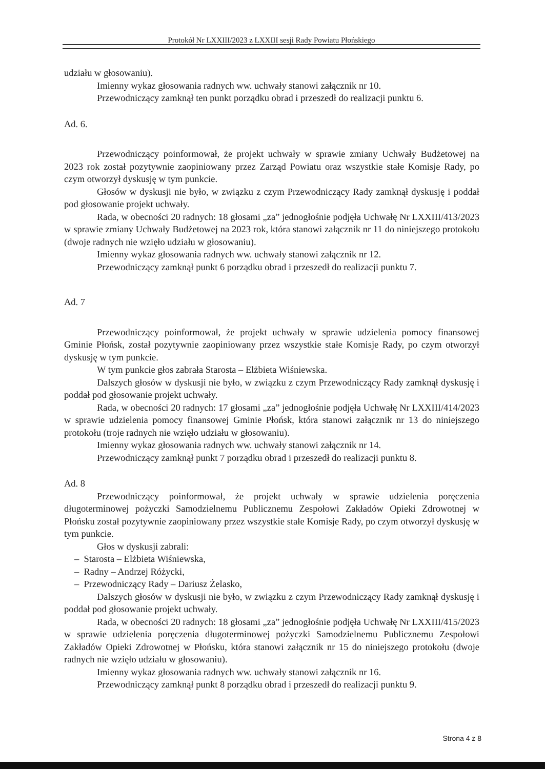Protokół Nr LXXIII/2023 z LXXIII sesji Rady Powiatu Płońskiego
udziału w głosowaniu).
Imienny wykaz głosowania radnych ww. uchwały stanowi załącznik nr 10.
Przewodniczący zamknął ten punkt porządku obrad i przeszedł do realizacji punktu 6.
Ad. 6.
Przewodniczący poinformował, że projekt uchwały w sprawie zmiany Uchwały Budżetowej na 2023 rok został pozytywnie zaopiniowany przez Zarząd Powiatu oraz wszystkie stałe Komisje Rady, po czym otworzył dyskusję w tym punkcie.
Głosów w dyskusji nie było, w związku z czym Przewodniczący Rady zamknął dyskusję i poddał pod głosowanie projekt uchwały.
Rada, w obecności 20 radnych: 18 głosami „za” jednogłośnie podjęła Uchwałę Nr LXXIII/413/2023 w sprawie zmiany Uchwały Budżetowej na 2023 rok, która stanowi załącznik nr 11 do niniejszego protokołu (dwoje radnych nie wzięło udziału w głosowaniu).
Imienny wykaz głosowania radnych ww. uchwały stanowi załącznik nr 12.
Przewodniczący zamknął punkt 6 porządku obrad i przeszedł do realizacji punktu 7.
Ad. 7
Przewodniczący poinformował, że projekt uchwały w sprawie udzielenia pomocy finansowej Gminie Płońsk, został pozytywnie zaopiniowany przez wszystkie stałe Komisje Rady, po czym otworzył dyskusję w tym punkcie.
W tym punkcie głos zabrała Starosta – Elżbieta Wiśniewska.
Dalszych głosów w dyskusji nie było, w związku z czym Przewodniczący Rady zamknął dyskusję i poddał pod głosowanie projekt uchwały.
Rada, w obecności 20 radnych: 17 głosami „za” jednogłośnie podjęła Uchwałę Nr LXXIII/414/2023 w sprawie udzielenia pomocy finansowej Gminie Płońsk, która stanowi załącznik nr 13 do niniejszego protokołu (troje radnych nie wzięło udziału w głosowaniu).
Imienny wykaz głosowania radnych ww. uchwały stanowi załącznik nr 14.
Przewodniczący zamknął punkt 7 porządku obrad i przeszedł do realizacji punktu 8.
Ad. 8
Przewodniczący poinformował, że projekt uchwały w sprawie udzielenia poręczenia długoterminowej pożyczki Samodzielnemu Publicznemu Zespołowi Zakładów Opieki Zdrowotnej w Płońsku został pozytywnie zaopiniowany przez wszystkie stałe Komisje Rady, po czym otworzył dyskusję w tym punkcie.
Głos w dyskusji zabrali:
– Starosta – Elżbieta Wiśniewska,
– Radny – Andrzej Różycki,
– Przewodniczący Rady – Dariusz Żelasko,
Dalszych głosów w dyskusji nie było, w związku z czym Przewodniczący Rady zamknął dyskusję i poddał pod głosowanie projekt uchwały.
Rada, w obecności 20 radnych: 18 głosami „za” jednogłośnie podjęła Uchwałę Nr LXXIII/415/2023 w sprawie udzielenia poręczenia długoterminowej pożyczki Samodzielnemu Publicznemu Zespołowi Zakładów Opieki Zdrowotnej w Płońsku, która stanowi załącznik nr 15 do niniejszego protokołu (dwoje radnych nie wzięło udziału w głosowaniu).
Imienny wykaz głosowania radnych ww. uchwały stanowi załącznik nr 16.
Przewodniczący zamknął punkt 8 porządku obrad i przeszedł do realizacji punktu 9.
Strona 4 z 8